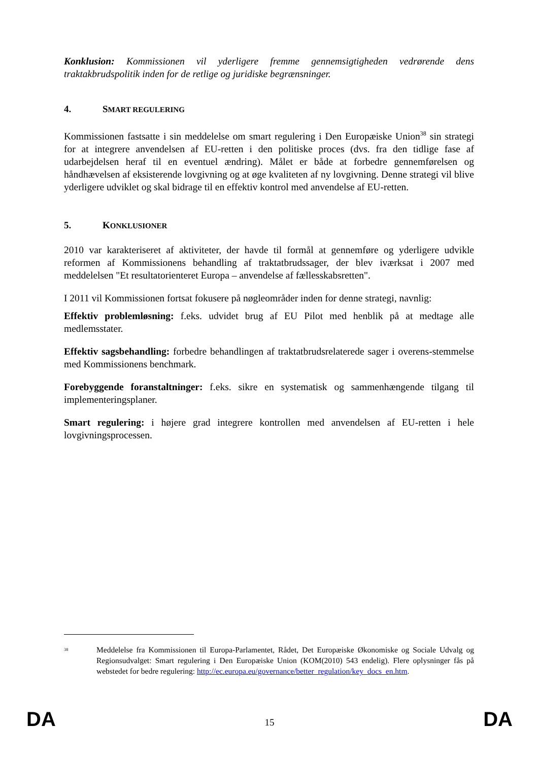Konklusion: Kommissionen vil yderligere fremme gennemsigtigheden vedrørende dens traktakbrudspolitik inden for de retlige og juridiske begrænsninger.
4. SMART REGULERING
Kommissionen fastsatte i sin meddelelse om smart regulering i Den Europæiske Union<sup>38</sup> sin strategi for at integrere anvendelsen af EU-retten i den politiske proces (dvs. fra den tidlige fase af udarbejdelsen heraf til en eventuel ændring). Målet er både at forbedre gennemførelsen og håndhævelsen af eksisterende lovgivning og at øge kvaliteten af ny lovgivning. Denne strategi vil blive yderligere udviklet og skal bidrage til en effektiv kontrol med anvendelse af EU-retten.
5. KONKLUSIONER
2010 var karakteriseret af aktiviteter, der havde til formål at gennemføre og yderligere udvikle reformen af Kommissionens behandling af traktatbrudssager, der blev iværksat i 2007 med meddelelsen "Et resultatorienteret Europa – anvendelse af fællesskabsretten".
I 2011 vil Kommissionen fortsat fokusere på nøgleområder inden for denne strategi, navnlig:
Effektiv problemløsning: f.eks. udvidet brug af EU Pilot med henblik på at medtage alle medlemsstater.
Effektiv sagsbehandling: forbedre behandlingen af traktatbrudsrelaterede sager i overens-stemmelse med Kommissionens benchmark.
Forebyggende foranstaltninger: f.eks. sikre en systematisk og sammenhængende tilgang til implementeringsplaner.
Smart regulering: i højere grad integrere kontrollen med anvendelsen af EU-retten i hele lovgivningsprocessen.
<sup>38</sup>
Meddelelse fra Kommissionen til Europa-Parlamentet, Rådet, Det Europæiske Økonomiske og Sociale Udvalg og Regionsudvalget: Smart regulering i Den Europæiske Union (KOM(2010) 543 endelig). Flere oplysninger fås på webstedet for bedre regulering: http://ec.europa.eu/governance/better_regulation/key_docs_en.htm.
DA 15 DA